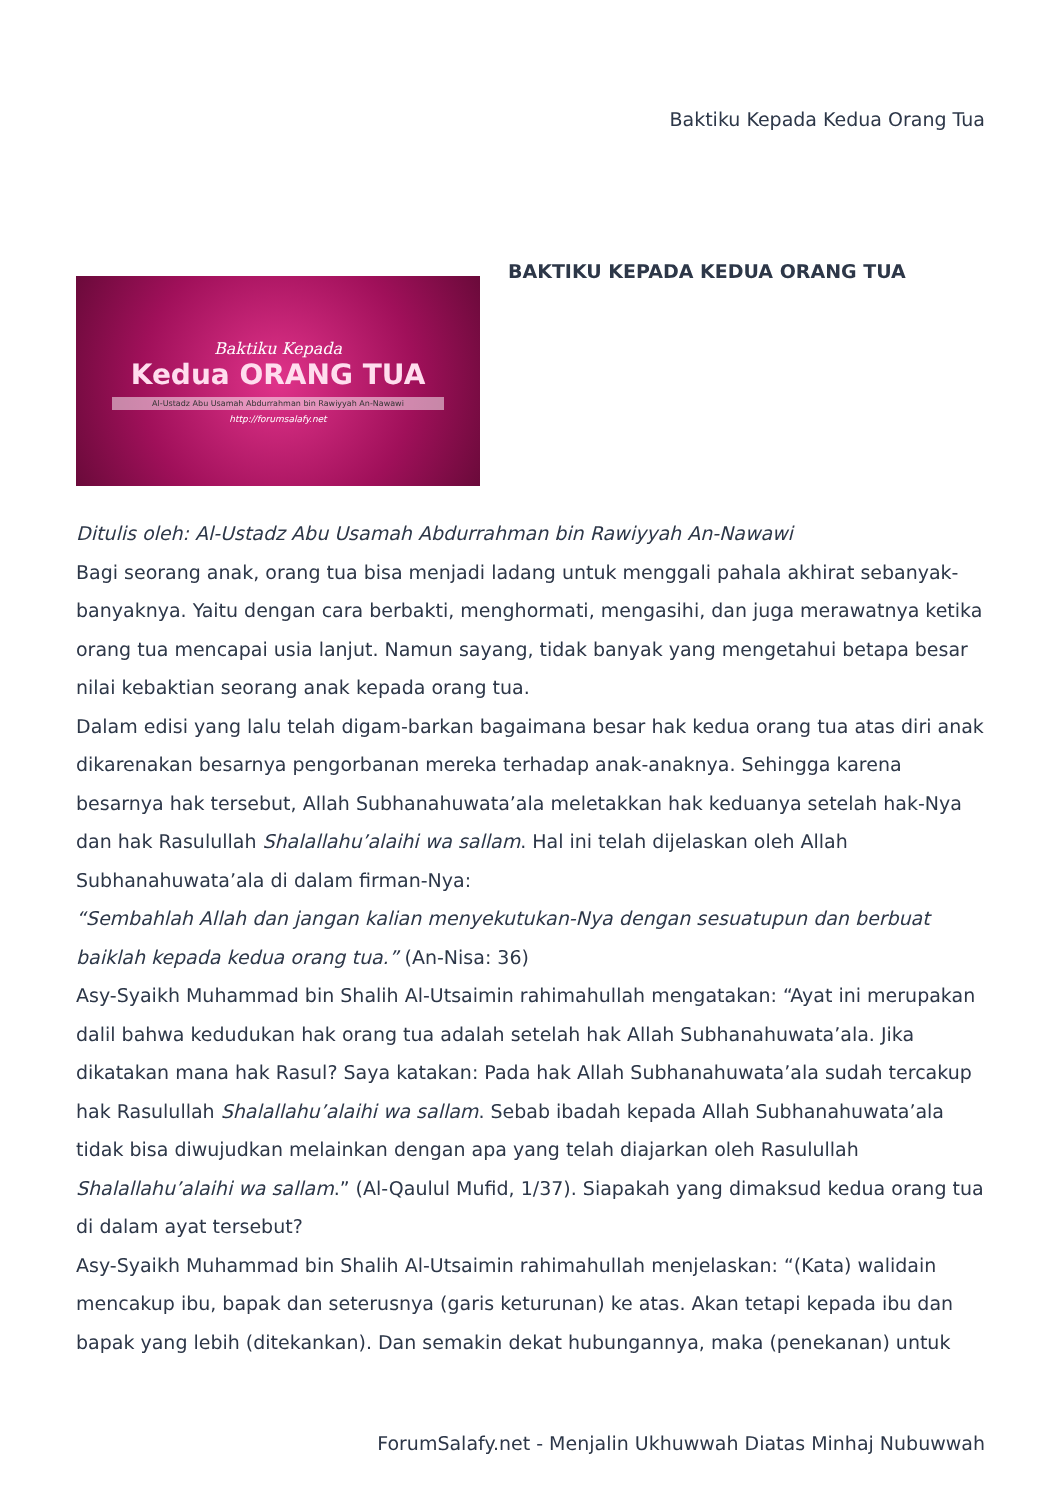Baktiku Kepada Kedua Orang Tua
Baktiku Kepada
Kedua ORANG TUA
Al-Ustadz Abu Usamah Abdurrahman bin Rawiyyah An-Nawawi
http://forumsalafy.net
BAKTIKU KEPADA KEDUA ORANG TUA
Ditulis oleh: Al-Ustadz Abu Usamah Abdurrahman bin Rawiyyah An-Nawawi
Bagi seorang anak, orang tua bisa menjadi ladang untuk menggali pahala akhirat sebanyak-banyaknya. Yaitu dengan cara berbakti, menghormati, mengasihi, dan juga merawatnya ketika orang tua mencapai usia lanjut. Namun sayang, tidak banyak yang mengetahui betapa besar nilai kebaktian seorang anak kepada orang tua.
Dalam edisi yang lalu telah digam-barkan bagaimana besar hak kedua orang tua atas diri anak dikarenakan besarnya pengorbanan mereka terhadap anak-anaknya. Sehingga karena besarnya hak tersebut, Allah Subhanahuwata’ala meletakkan hak keduanya setelah hak-Nya dan hak Rasulullah Shalallahu’alaihi wa sallam. Hal ini telah dijelaskan oleh Allah Subhanahuwata’ala di dalam firman-Nya:
“Sembahlah Allah dan jangan kalian menyekutukan-Nya dengan sesuatupun dan berbuat baiklah kepada kedua orang tua.” (An-Nisa: 36)
Asy-Syaikh Muhammad bin Shalih Al-Utsaimin rahimahullah mengatakan: “Ayat ini merupakan dalil bahwa kedudukan hak orang tua adalah setelah hak Allah Subhanahuwata’ala. Jika dikatakan mana hak Rasul? Saya katakan: Pada hak Allah Subhanahuwata’ala sudah tercakup hak Rasulullah Shalallahu’alaihi wa sallam. Sebab ibadah kepada Allah Subhanahuwata’ala tidak bisa diwujudkan melainkan dengan apa yang telah diajarkan oleh Rasulullah Shalallahu’alaihi wa sallam.” (Al-Qaulul Mufid, 1/37). Siapakah yang dimaksud kedua orang tua di dalam ayat tersebut?
Asy-Syaikh Muhammad bin Shalih Al-Utsaimin rahimahullah menjelaskan: “(Kata) walidain mencakup ibu, bapak dan seterusnya (garis keturunan) ke atas. Akan tetapi kepada ibu dan bapak yang lebih (ditekankan). Dan semakin dekat hubungannya, maka (penekanan) untuk
ForumSalafy.net - Menjalin Ukhuwwah Diatas Minhaj Nubuwwah